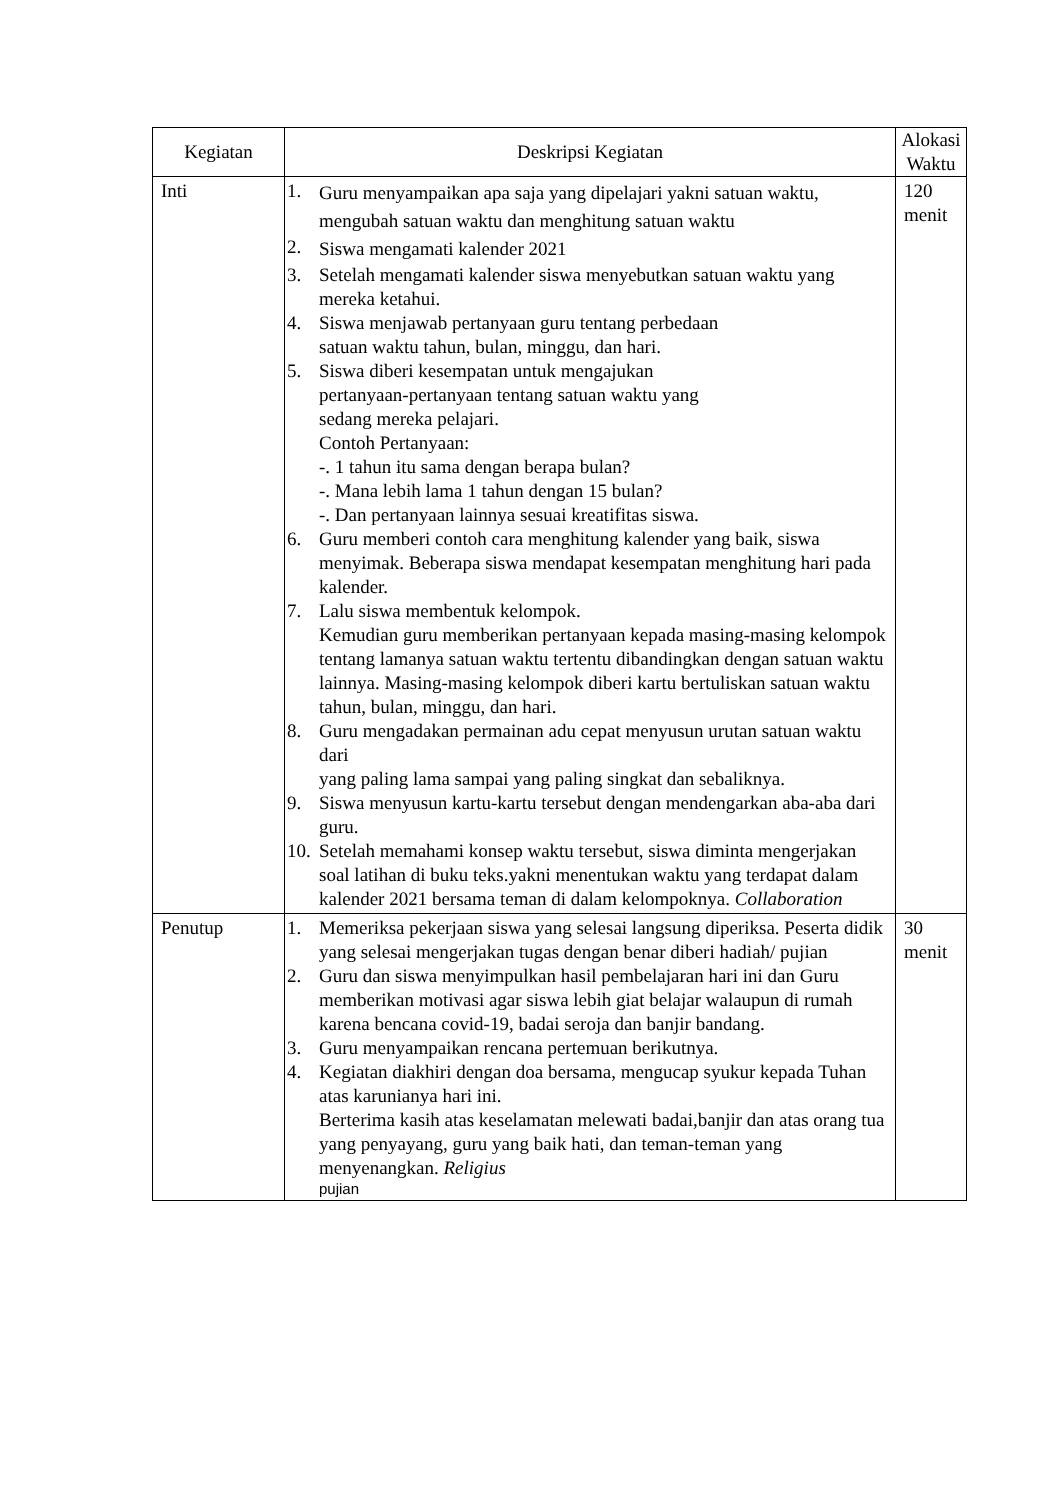| Kegiatan | Deskripsi Kegiatan | Alokasi Waktu |
| --- | --- | --- |
| Inti | 1. Guru menyampaikan apa saja yang dipelajari yakni satuan waktu, mengubah satuan waktu dan menghitung satuan waktu 2. Siswa mengamati kalender 2021 3. Setelah mengamati kalender siswa menyebutkan satuan waktu yang mereka ketahui. 4. Siswa menjawab pertanyaan guru tentang perbedaan satuan waktu tahun, bulan, minggu, dan hari. 5. Siswa diberi kesempatan untuk mengajukan pertanyaan-pertanyaan tentang satuan waktu yang sedang mereka pelajari. Contoh Pertanyaan: -. 1 tahun itu sama dengan berapa bulan? -. Mana lebih lama 1 tahun dengan 15 bulan? -. Dan pertanyaan lainnya sesuai kreatifitas siswa. 6. Guru memberi contoh cara menghitung kalender yang baik, siswa menyimak. Beberapa siswa mendapat kesempatan menghitung hari pada kalender. 7. Lalu siswa membentuk kelompok. Kemudian guru memberikan pertanyaan kepada masing-masing kelompok tentang lamanya satuan waktu tertentu dibandingkan dengan satuan waktu lainnya. Masing-masing kelompok diberi kartu bertuliskan satuan waktu tahun, bulan, minggu, dan hari. 8. Guru mengadakan permainan adu cepat menyusun urutan satuan waktu dari yang paling lama sampai yang paling singkat dan sebaliknya. 9. Siswa menyusun kartu-kartu tersebut dengan mendengarkan aba-aba dari guru. 10. Setelah memahami konsep waktu tersebut, siswa diminta mengerjakan soal latihan di buku teks.yakni menentukan waktu yang terdapat dalam kalender 2021 bersama teman di dalam kelompoknya. Collaboration | 120 menit |
| Penutup | 1. Memeriksa pekerjaan siswa yang selesai langsung diperiksa. Peserta didik yang selesai mengerjakan tugas dengan benar diberi hadiah/ pujian 2. Guru dan siswa menyimpulkan hasil pembelajaran hari ini dan Guru memberikan motivasi agar siswa lebih giat belajar walaupun di rumah karena bencana covid-19, badai seroja dan banjir bandang. 3. Guru menyampaikan rencana pertemuan berikutnya. 4. Kegiatan diakhiri dengan doa bersama, mengucap syukur kepada Tuhan atas karunianya hari ini. Berterima kasih atas keselamatan melewati badai,banjir dan atas orang tua yang penyayang, guru yang baik hati, dan teman-teman yang menyenangkan. Religius pujian | 30 menit |